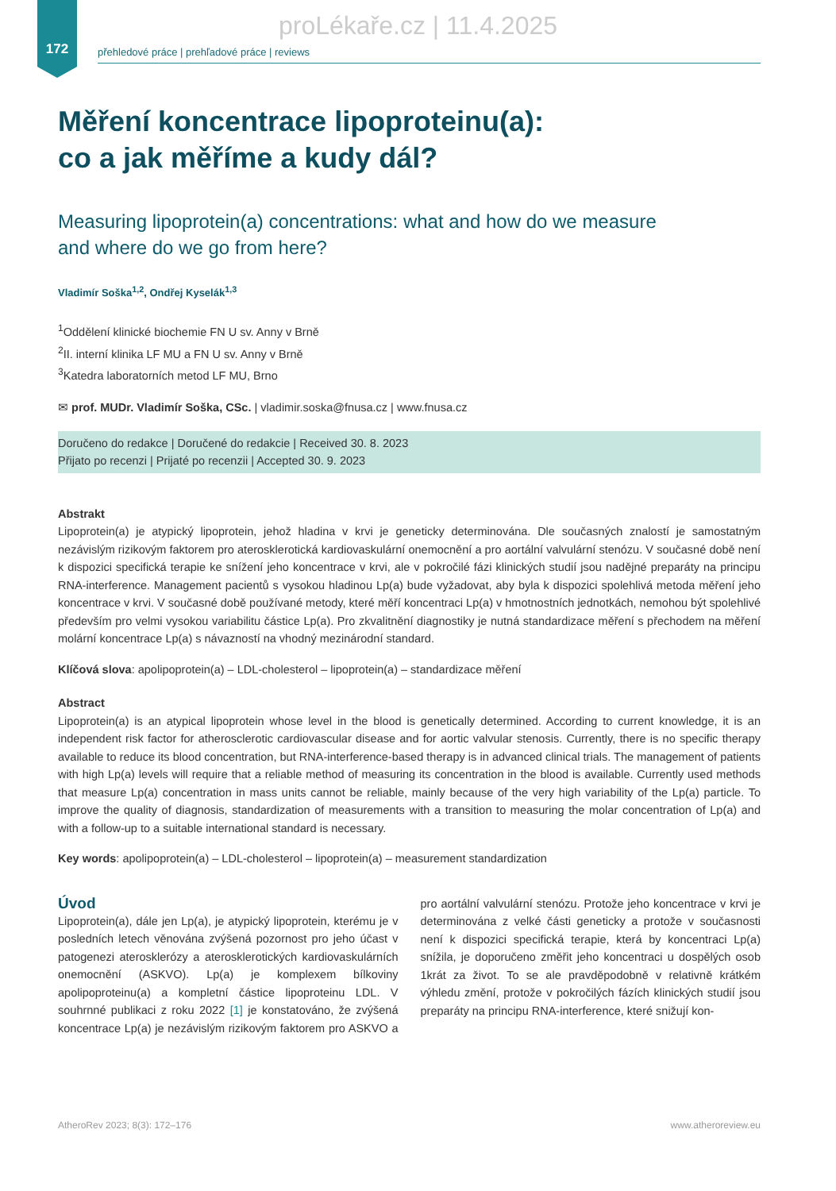172
proLékaře.cz | 11.4.2025
přehledové práce | prehľadové práce | reviews
Měření koncentrace lipoproteinu(a):
co a jak měříme a kudy dál?
Measuring lipoprotein(a) concentrations: what and how do we measure
and where do we go from here?
Vladimír Soška<sup>1,2</sup>, Ondřej Kyselák<sup>1,3</sup>
<sup>1</sup> Oddělení klinické biochemie FN U sv. Anny v Brně
<sup>2</sup> II. interní klinika LF MU a FN U sv. Anny v Brně
<sup>3</sup> Katedra laboratorních metod LF MU, Brno
✉ prof. MUDr. Vladimír Soška, CSc. | vladimir.soska@fnusa.cz | www.fnusa.cz
Doručeno do redakce | Doručené do redakcie | Received 30. 8. 2023
Přijato po recenzi | Prijaté po recenzii | Accepted 30. 9. 2023
Abstrakt
Lipoprotein(a) je atypický lipoprotein, jehož hladina v krvi je geneticky determinována. Dle současných znalostí je samostatným nezávislým rizikovým faktorem pro aterosklerotická kardiovaskulární onemocnění a pro aortální valvulární stenózu. V současné době není k dispozici specifická terapie ke snížení jeho koncentrace v krvi, ale v pokročilé fázi klinických studií jsou nadějné preparáty na principu RNA-interference. Management pacientů s vysokou hladinou Lp(a) bude vyžadovat, aby byla k dispozici spolehlivá metoda měření jeho koncentrace v krvi. V současné době používané metody, které měří koncentraci Lp(a) v hmotnostních jednotkách, nemohou být spolehlivé především pro velmi vysokou variabilitu částice Lp(a). Pro zkvalitnění diagnostiky je nutná standardizace měření s přechodem na měření molární koncentrace Lp(a) s návazností na vhodný mezinárodní standard.
Klíčová slova: apolipoprotein(a) – LDL-cholesterol – lipoprotein(a) – standardizace měření
Abstract
Lipoprotein(a) is an atypical lipoprotein whose level in the blood is genetically determined. According to current knowledge, it is an independent risk factor for atherosclerotic cardiovascular disease and for aortic valvular stenosis. Currently, there is no specific therapy available to reduce its blood concentration, but RNA-interference-based therapy is in advanced clinical trials. The management of patients with high Lp(a) levels will require that a reliable method of measuring its concentration in the blood is available. Currently used methods that measure Lp(a) concentration in mass units cannot be reliable, mainly because of the very high variability of the Lp(a) particle. To improve the quality of diagnosis, standardization of measurements with a transition to measuring the molar concentration of Lp(a) and with a follow-up to a suitable international standard is necessary.
Key words: apolipoprotein(a) – LDL-cholesterol – lipoprotein(a) – measurement standardization
Úvod
Lipoprotein(a), dále jen Lp(a), je atypický lipoprotein, kterému je v posledních letech věnována zvýšená pozornost pro jeho účast v patogenezi aterosklerózy a aterosklerotických kardiovaskulárních onemocnění (ASKVO). Lp(a) je komplexem bílkoviny apolipoproteinu(a) a kompletní částice lipoproteinu LDL. V souhrnné publikaci z roku 2022 [1] je konstatováno, že zvýšená koncentrace Lp(a) je nezávislým rizikovým faktorem pro ASKVO a pro aortální valvulární stenózu. Protože jeho koncentrace v krvi je determinována z velké části geneticky a protože v současnosti není k dispozici specifická terapie, která by koncentraci Lp(a) snížila, je doporučeno změřit jeho koncentraci u dospělých osob 1krát za život. To se ale pravděpodobně v relativně krátkém výhledu změní, protože v pokročilých fázích klinických studií jsou preparáty na principu RNA-interference, které snižují kon-
AtheroRev 2023; 8(3): 172–176 www.atheroreview.eu